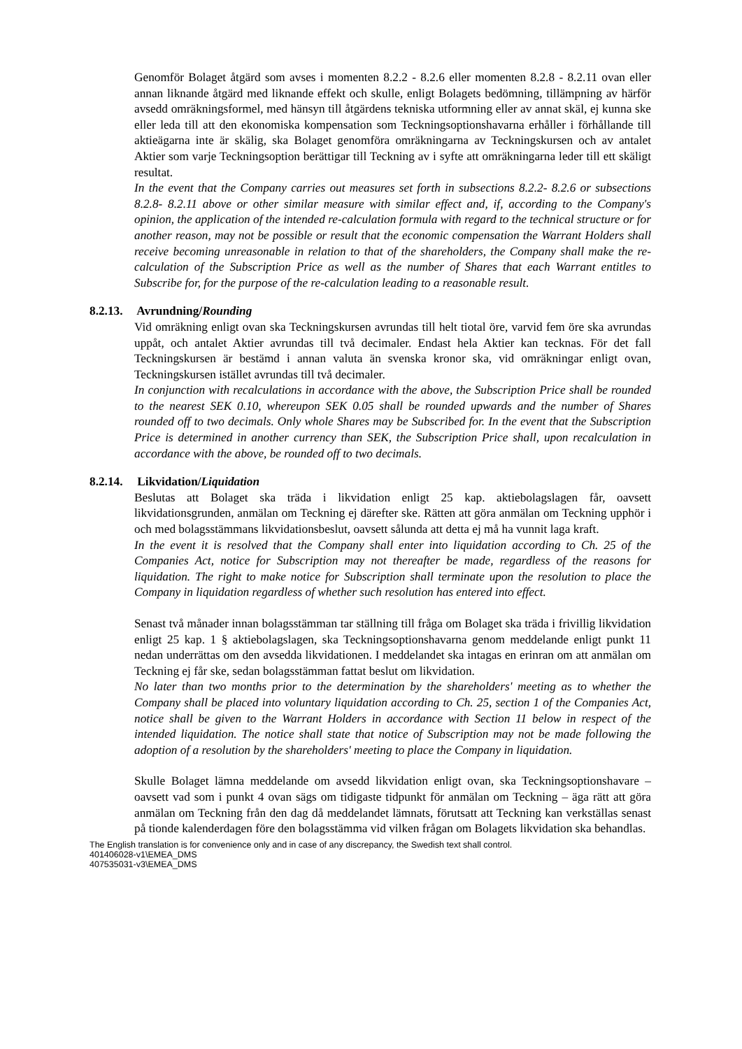Genomför Bolaget åtgärd som avses i momenten 8.2.2 - 8.2.6 eller momenten 8.2.8 - 8.2.11 ovan eller annan liknande åtgärd med liknande effekt och skulle, enligt Bolagets bedömning, tillämpning av härför avsedd omräkningsformel, med hänsyn till åtgärdens tekniska utformning eller av annat skäl, ej kunna ske eller leda till att den ekonomiska kompensation som Teckningsoptionshavarna erhåller i förhållande till aktieägarna inte är skälig, ska Bolaget genomföra omräkningarna av Teckningskursen och av antalet Aktier som varje Teckningsoption berättigar till Teckning av i syfte att omräkningarna leder till ett skäligt resultat.
In the event that the Company carries out measures set forth in subsections 8.2.2- 8.2.6 or subsections 8.2.8- 8.2.11 above or other similar measure with similar effect and, if, according to the Company's opinion, the application of the intended re-calculation formula with regard to the technical structure or for another reason, may not be possible or result that the economic compensation the Warrant Holders shall receive becoming unreasonable in relation to that of the shareholders, the Company shall make the re-calculation of the Subscription Price as well as the number of Shares that each Warrant entitles to Subscribe for, for the purpose of the re-calculation leading to a reasonable result.
8.2.13. Avrundning/Rounding
Vid omräkning enligt ovan ska Teckningskursen avrundas till helt tiotal öre, varvid fem öre ska avrundas uppåt, och antalet Aktier avrundas till två decimaler. Endast hela Aktier kan tecknas. För det fall Teckningskursen är bestämd i annan valuta än svenska kronor ska, vid omräkningar enligt ovan, Teckningskursen istället avrundas till två decimaler.
In conjunction with recalculations in accordance with the above, the Subscription Price shall be rounded to the nearest SEK 0.10, whereupon SEK 0.05 shall be rounded upwards and the number of Shares rounded off to two decimals. Only whole Shares may be Subscribed for. In the event that the Subscription Price is determined in another currency than SEK, the Subscription Price shall, upon recalculation in accordance with the above, be rounded off to two decimals.
8.2.14. Likvidation/Liquidation
Beslutas att Bolaget ska träda i likvidation enligt 25 kap. aktiebolagslagen får, oavsett likvidationsgrunden, anmälan om Teckning ej därefter ske. Rätten att göra anmälan om Teckning upphör i och med bolagsstämmans likvidationsbeslut, oavsett sålunda att detta ej må ha vunnit laga kraft.
In the event it is resolved that the Company shall enter into liquidation according to Ch. 25 of the Companies Act, notice for Subscription may not thereafter be made, regardless of the reasons for liquidation. The right to make notice for Subscription shall terminate upon the resolution to place the Company in liquidation regardless of whether such resolution has entered into effect.
Senast två månader innan bolagsstämman tar ställning till fråga om Bolaget ska träda i frivillig likvidation enligt 25 kap. 1 § aktiebolagslagen, ska Teckningsoptionshavarna genom meddelande enligt punkt 11 nedan underrättas om den avsedda likvidationen. I meddelandet ska intagas en erinran om att anmälan om Teckning ej får ske, sedan bolagsstämman fattat beslut om likvidation.
No later than two months prior to the determination by the shareholders' meeting as to whether the Company shall be placed into voluntary liquidation according to Ch. 25, section 1 of the Companies Act, notice shall be given to the Warrant Holders in accordance with Section 11 below in respect of the intended liquidation. The notice shall state that notice of Subscription may not be made following the adoption of a resolution by the shareholders' meeting to place the Company in liquidation.
Skulle Bolaget lämna meddelande om avsedd likvidation enligt ovan, ska Teckningsoptionshavare – oavsett vad som i punkt 4 ovan sägs om tidigaste tidpunkt för anmälan om Teckning – äga rätt att göra anmälan om Teckning från den dag då meddelandet lämnats, förutsatt att Teckning kan verkställas senast på tionde kalenderdagen före den bolagsstämma vid vilken frågan om Bolagets likvidation ska behandlas.
The English translation is for convenience only and in case of any discrepancy, the Swedish text shall control.
401406028-v1\EMEA_DMS
407535031-v3\EMEA_DMS